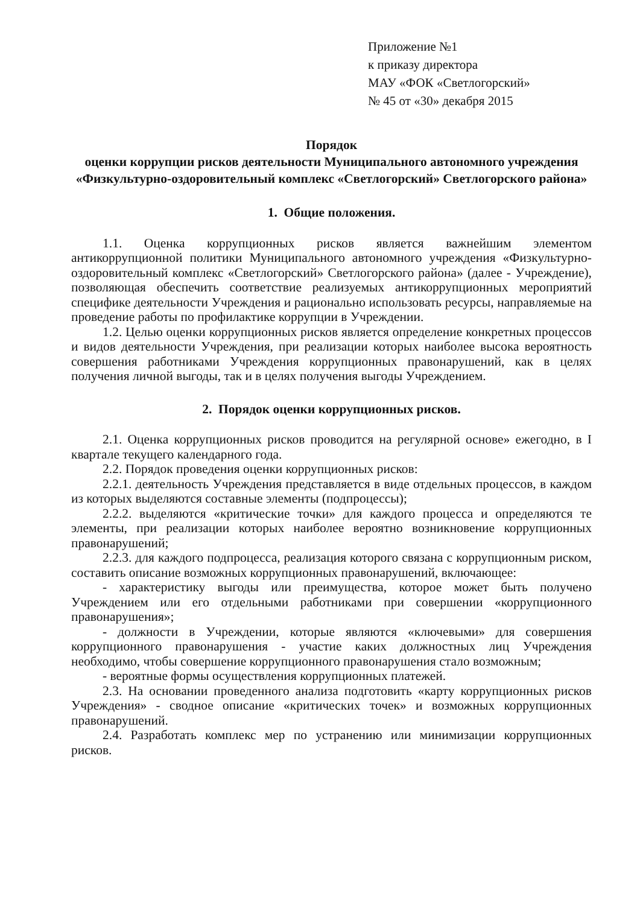Приложение №1
к приказу директора
МАУ «ФОК «Светлогорский»
№ 45 от «30» декабря 2015
Порядок
оценки коррупции рисков деятельности Муниципального автономного учреждения «Физкультурно-оздоровительный комплекс «Светлогорский» Светлогорского района»
1. Общие положения.
1.1. Оценка коррупционных рисков является важнейшим элементом антикоррупционной политики Муниципального автономного учреждения «Физкультурно-оздоровительный комплекс «Светлогорский» Светлогорского района» (далее - Учреждение), позволяющая обеспечить соответствие реализуемых антикоррупционных мероприятий специфике деятельности Учреждения и рационально использовать ресурсы, направляемые на проведение работы по профилактике коррупции в Учреждении.
1.2. Целью оценки коррупционных рисков является определение конкретных процессов и видов деятельности Учреждения, при реализации которых наиболее высока вероятность совершения работниками Учреждения коррупционных правонарушений, как в целях получения личной выгоды, так и в целях получения выгоды Учреждением.
2. Порядок оценки коррупционных рисков.
2.1. Оценка коррупционных рисков проводится на регулярной основе» ежегодно, в I квартале текущего календарного года.
2.2. Порядок проведения оценки коррупционных рисков:
2.2.1. деятельность Учреждения представляется в виде отдельных процессов, в каждом из которых выделяются составные элементы (подпроцессы);
2.2.2. выделяются «критические точки» для каждого процесса и определяются те элементы, при реализации которых наиболее вероятно возникновение коррупционных правонарушений;
2.2.3. для каждого подпроцесса, реализация которого связана с коррупционным риском, составить описание возможных коррупционных правонарушений, включающее:
- характеристику выгоды или преимущества, которое может быть получено Учреждением или его отдельными работниками при совершении «коррупционного правонарушения»;
- должности в Учреждении, которые являются «ключевыми» для совершения коррупционного правонарушения - участие каких должностных лиц Учреждения необходимо, чтобы совершение коррупционного правонарушения стало возможным;
- вероятные формы осуществления коррупционных платежей.
2.3. На основании проведенного анализа подготовить «карту коррупционных рисков Учреждения» - сводное описание «критических точек» и возможных коррупционных правонарушений.
2.4. Разработать комплекс мер по устранению или минимизации коррупционных рисков.